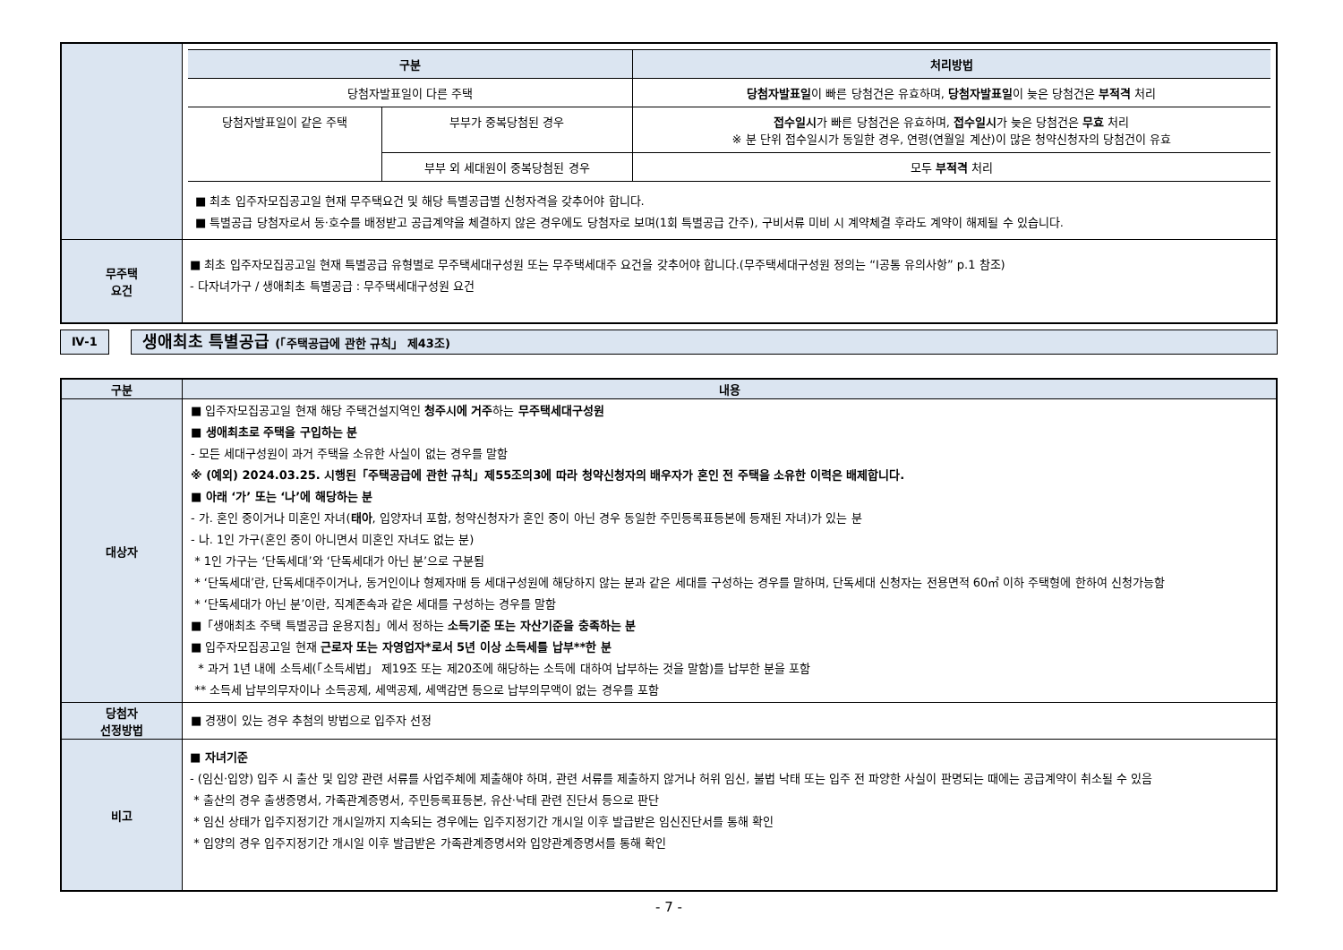| | / 구분 / / 처리방법 / / --- / --- / --- / / 당첨자발표일이 다른 주택 / / 당첨자발표일 이 빠른 당첨건은 유효하며, 당첨자발표일 이 늦은 당첨건은 부적격 처리 / / 당첨자발표일이 같은 주택 / 부부가 중복당첨된 경우 / 접수일시 가 빠른 당첨건은 유효하며, 접수일시 가 늦은 당첨건은 무효 처리 ※ 분 단위 접수일시가 동일한 경우, 연령(연월일 계산)이 많은 청약신청자의 당첨건이 유효 / / / 부부 외 세대원이 중복당첨된 경우 / 모두 부적격 처리 / ■ 최초 입주자모집공고일 현재 무주택요건 및 해당 특별공급별 신청자격을 갖추어야 합니다. ■ 특별공급 당첨자로서 동·호수를 배정받고 공급계약을 체결하지 않은 경우에도 당첨자로 보며(1회 특별공급 간주), 구비서류 미비 시 계약체결 후라도 계약이 해제될 수 있습니다. |
| 무주택 요건 | ■ 최초 입주자모집공고일 현재 특별공급 유형별로 무주택세대구성원 또는 무주택세대주 요건을 갖추어야 합니다.(무주택세대구성원 정의는 “Ⅰ공통 유의사항” p.1 참조) - 다자녀가구 / 생애최초 특별공급 : 무주택세대구성원 요건 |
Ⅳ-1
생애최초 특별공급 (「주택공급에 관한 규칙」 제43조)
| 구분 | 내용 |
| 대상자 | ■ 입주자모집공고일 현재 해당 주택건설지역인 청주시에 거주 하는 무주택세대구성원 ■ 생애최초로 주택을 구입하는 분 - 모든 세대구성원이 과거 주택을 소유한 사실이 없는 경우를 말함 ※ (예외) 2024.03.25. 시행된「주택공급에 관한 규칙」제55조의3에 따라 청약신청자의 배우자가 혼인 전 주택을 소유한 이력은 배제합니다. ■ 아래 ‘가’ 또는 ‘나’에 해당하는 분 - 가. 혼인 중이거나 미혼인 자녀( 태아 , 입양자녀 포함, 청약신청자가 혼인 중이 아닌 경우 동일한 주민등록표등본에 등재된 자녀)가 있는 분 - 나. 1인 가구(혼인 중이 아니면서 미혼인 자녀도 없는 분) * 1인 가구는 ‘단독세대’와 ‘단독세대가 아닌 분’으로 구분됨 * ‘단독세대’란, 단독세대주이거나, 동거인이나 형제자매 등 세대구성원에 해당하지 않는 분과 같은 세대를 구성하는 경우를 말하며, 단독세대 신청자는 전용면적 60㎡ 이하 주택형에 한하여 신청가능함 * ‘단독세대가 아닌 분’이란, 직계존속과 같은 세대를 구성하는 경우를 말함 ■「생애최초 주택 특별공급 운용지침」에서 정하는 소득기준 또는 자산기준을 충족하는 분 ■ 입주자모집공고일 현재 근로자 또는 자영업자*로서 5년 이상 소득세를 납부**한 분 * 과거 1년 내에 소득세(「소득세법」 제19조 또는 제20조에 해당하는 소득에 대하여 납부하는 것을 말함)를 납부한 분을 포함 ** 소득세 납부의무자이나 소득공제, 세액공제, 세액감면 등으로 납부의무액이 없는 경우를 포함 |
| 당첨자 선정방법 | ■ 경쟁이 있는 경우 추첨의 방법으로 입주자 선정 |
| 비고 | ■ 자녀기준 - (임신·입양) 입주 시 출산 및 입양 관련 서류를 사업주체에 제출해야 하며, 관련 서류를 제출하지 않거나 허위 임신, 불법 낙태 또는 입주 전 파양한 사실이 판명되는 때에는 공급계약이 취소될 수 있음 * 출산의 경우 출생증명서, 가족관계증명서, 주민등록표등본, 유산·낙태 관련 진단서 등으로 판단 * 임신 상태가 입주지정기간 개시일까지 지속되는 경우에는 입주지정기간 개시일 이후 발급받은 임신진단서를 통해 확인 * 입양의 경우 입주지정기간 개시일 이후 발급받은 가족관계증명서와 입양관계증명서를 통해 확인 |
- 7 -